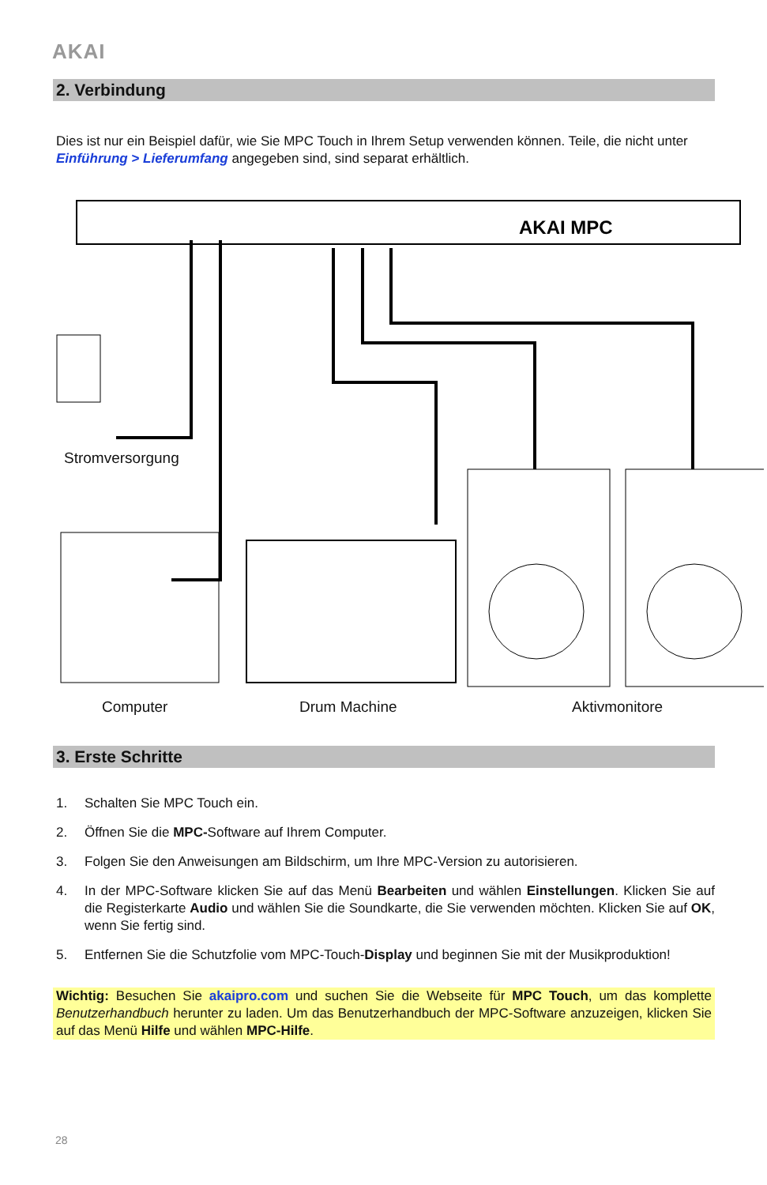AKAI
2. Verbindung
Dies ist nur ein Beispiel dafür, wie Sie MPC Touch in Ihrem Setup verwenden können. Teile, die nicht unter Einführung > Lieferumfang angegeben sind, sind separat erhältlich.
AKAI MPC
Stromversorgung
Computer Drum Machine Aktivmonitore
3. Erste Schritte
1. Schalten Sie MPC Touch ein.
2. Öffnen Sie die MPC-Software auf Ihrem Computer.
3. Folgen Sie den Anweisungen am Bildschirm, um Ihre MPC-Version zu autorisieren.
4. In der MPC-Software klicken Sie auf das Menü Bearbeiten und wählen Einstellungen. Klicken Sie auf die Registerkarte Audio und wählen Sie die Soundkarte, die Sie verwenden möchten. Klicken Sie auf OK, wenn Sie fertig sind.
5. Entfernen Sie die Schutzfolie vom MPC-Touch-Display und beginnen Sie mit der Musikproduktion!
Wichtig: Besuchen Sie akaipro.com und suchen Sie die Webseite für MPC Touch, um das komplette Benutzerhandbuch herunter zu laden. Um das Benutzerhandbuch der MPC-Software anzuzeigen, klicken Sie auf das Menü Hilfe und wählen MPC-Hilfe.
28